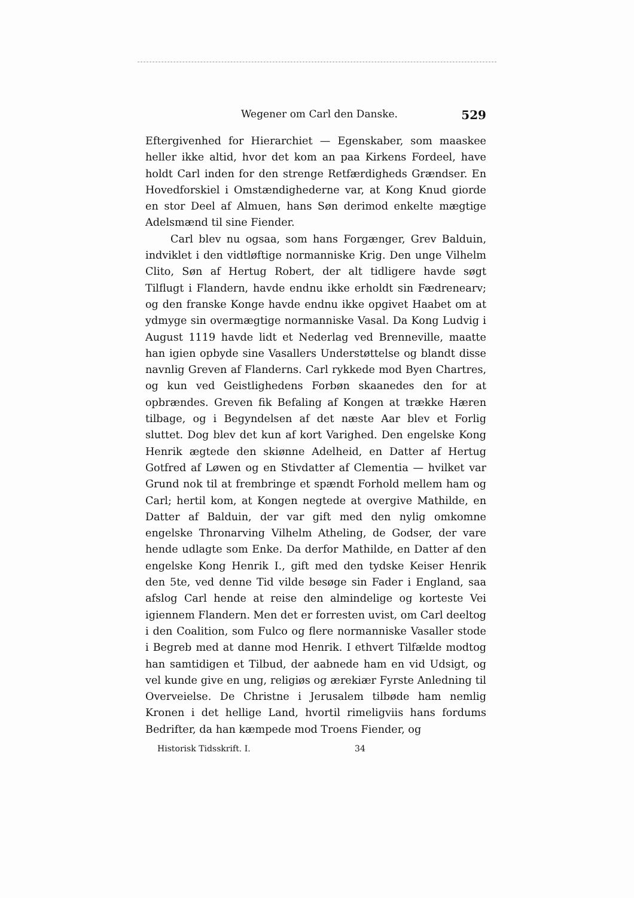Wegener om Carl den Danske. 529
Eftergivenhed for Hierarchiet — Egenskaber, som maaskee heller ikke altid, hvor det kom an paa Kirkens Fordeel, have holdt Carl inden for den strenge Retfærdigheds Grændser. En Hovedforskiel i Omstændighederne var, at Kong Knud giorde en stor Deel af Almuen, hans Søn derimod enkelte mægtige Adelsmænd til sine Fiender.
Carl blev nu ogsaa, som hans Forgænger, Grev Balduin, indviklet i den vidtløftige normanniske Krig. Den unge Vilhelm Clito, Søn af Hertug Robert, der alt tidligere havde søgt Tilflugt i Flandern, havde endnu ikke erholdt sin Fædrenearv; og den franske Konge havde endnu ikke opgivet Haabet om at ydmyge sin overmægtige normanniske Vasal. Da Kong Ludvig i August 1119 havde lidt et Nederlag ved Brenneville, maatte han igien opbyde sine Vasallers Understøttelse og blandt disse navnlig Greven af Flanderns. Carl rykkede mod Byen Chartres, og kun ved Geistlighedens Forbøn skaanedes den for at opbrændes. Greven fik Befaling af Kongen at trække Hæren tilbage, og i Begyndelsen af det næste Aar blev et Forlig sluttet. Dog blev det kun af kort Varighed. Den engelske Kong Henrik ægtede den skiønne Adelheid, en Datter af Hertug Gotfred af Løwen og en Stivdatter af Clementia — hvilket var Grund nok til at frembringe et spændt Forhold mellem ham og Carl; hertil kom, at Kongen negtede at overgive Mathilde, en Datter af Balduin, der var gift med den nylig omkomne engelske Thronarving Vilhelm Atheling, de Godser, der vare hende udlagte som Enke. Da derfor Mathilde, en Datter af den engelske Kong Henrik I., gift med den tydske Keiser Henrik den 5te, ved denne Tid vilde besøge sin Fader i England, saa afslog Carl hende at reise den almindelige og korteste Vei igiennem Flandern. Men det er forresten uvist, om Carl deeltog i den Coalition, som Fulco og flere normanniske Vasaller stode i Begreb med at danne mod Henrik. I ethvert Tilfælde modtog han samtidigen et Tilbud, der aabnede ham en vid Udsigt, og vel kunde give en ung, religiøs og ærekiær Fyrste Anledning til Overveielse. De Christne i Jerusalem tilbøde ham nemlig Kronen i det hellige Land, hvortil rimeligviis hans fordums Bedrifter, da han kæmpede mod Troens Fiender, og
Historisk Tidsskrift. I. 34